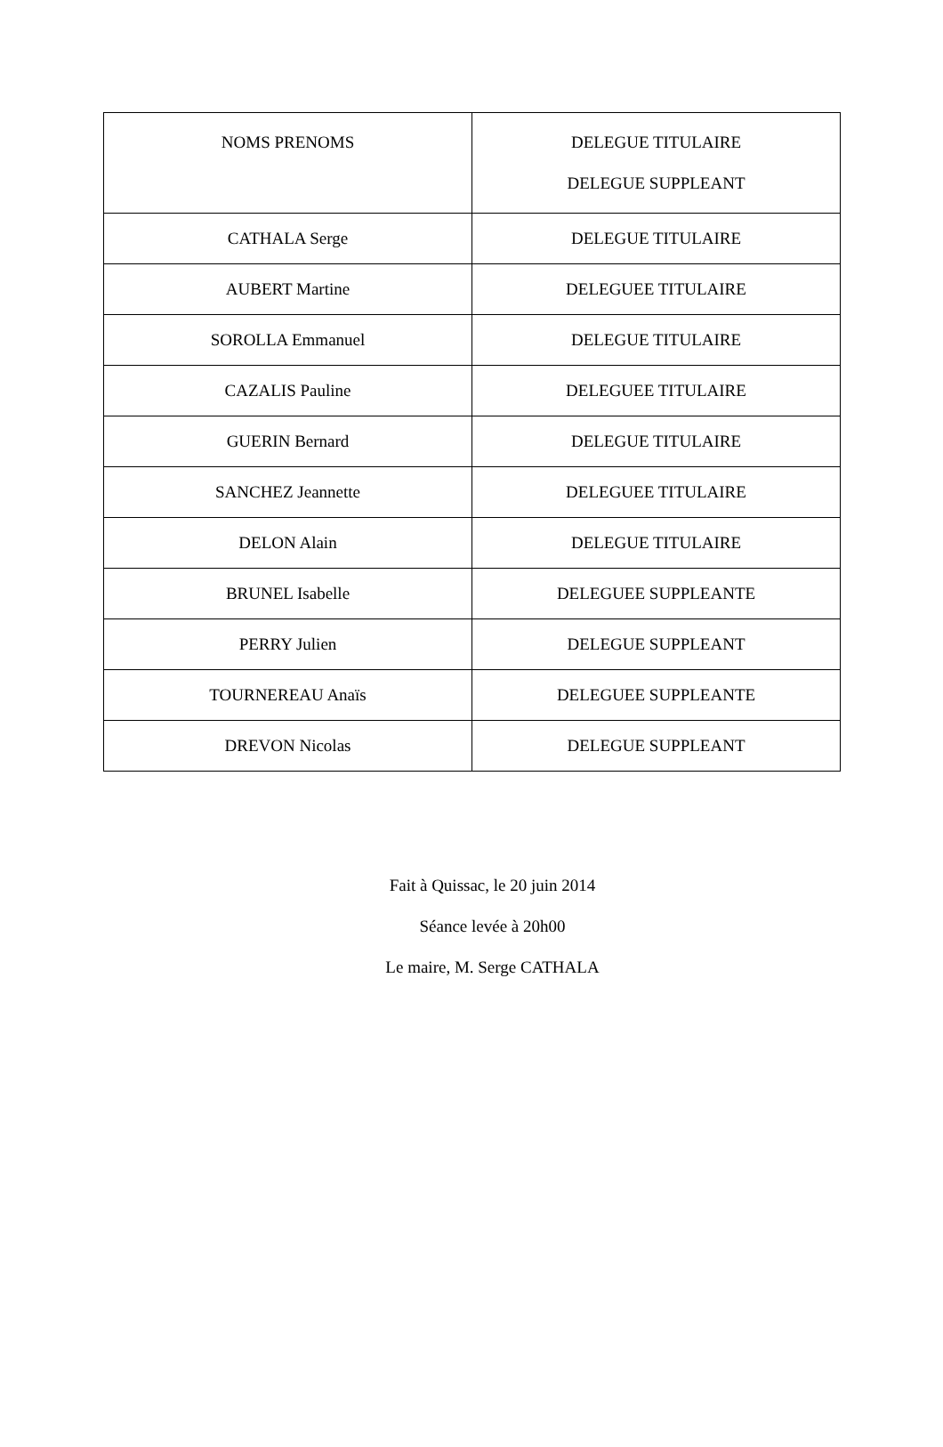| NOMS PRENOMS | DELEGUE TITULAIRE DELEGUE SUPPLEANT |
| --- | --- |
| CATHALA Serge | DELEGUE TITULAIRE |
| AUBERT Martine | DELEGUEE TITULAIRE |
| SOROLLA Emmanuel | DELEGUE TITULAIRE |
| CAZALIS Pauline | DELEGUEE TITULAIRE |
| GUERIN Bernard | DELEGUE TITULAIRE |
| SANCHEZ Jeannette | DELEGUEE TITULAIRE |
| DELON Alain | DELEGUE TITULAIRE |
| BRUNEL Isabelle | DELEGUEE SUPPLEANTE |
| PERRY Julien | DELEGUE SUPPLEANT |
| TOURNEREAU Anaïs | DELEGUEE SUPPLEANTE |
| DREVON Nicolas | DELEGUE SUPPLEANT |
Fait à Quissac, le 20 juin 2014
Séance levée à 20h00
Le maire, M. Serge CATHALA